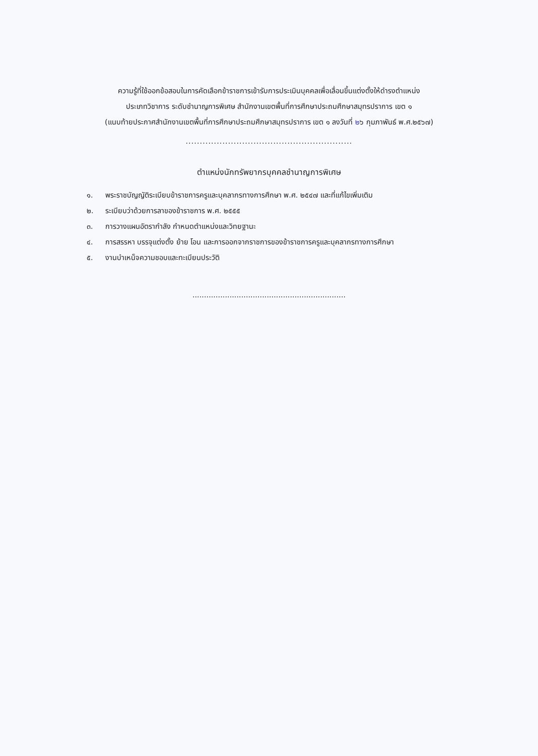ความรู้ที่ใช้ออกข้อสอบในการคัดเลือกข้าราชการเข้ารับการประเมินบุคคลเพื่อเลื่อนขึ้นแต่งตั้งให้ดำรงตำแหน่ง
ประเภทวิชาการ ระดับชำนาญการพิเศษ สำนักงานเขตพื้นที่การศึกษาประถมศึกษาสมุทรปราการ เขต ๑
(แนบท้ายประกาศสำนักงานเขตพื้นที่การศึกษาประถมศึกษาสมุทรปราการ เขต ๑ ลงวันที่ ๒๖ กุมภาพันธ์ พ.ศ.๒๕๖๗)
...........................................................
ตำแหน่งนักทรัพยากรบุคคลชำนาญการพิเศษ
๑. พระราชบัญญัติระเบียบข้าราชการครูและบุคลากรทางการศึกษา พ.ศ. ๒๕๔๗ และที่แก้ไขเพิ่มเติม
๒. ระเบียบว่าด้วยการลาของข้าราชการ พ.ศ. ๒๕๕๕
๓. การวางแผนอัตรากำลัง กำหนดตำแหน่งและวิทยฐานะ
๔. การสรรหา บรรจุแต่งตั้ง ย้าย โอน และการออกจากราชการของข้าราชการครูและบุคลากรทางการศึกษา
๕. งานบำเหน็จความชอบและทะเบียนประวัติ
..................................................................